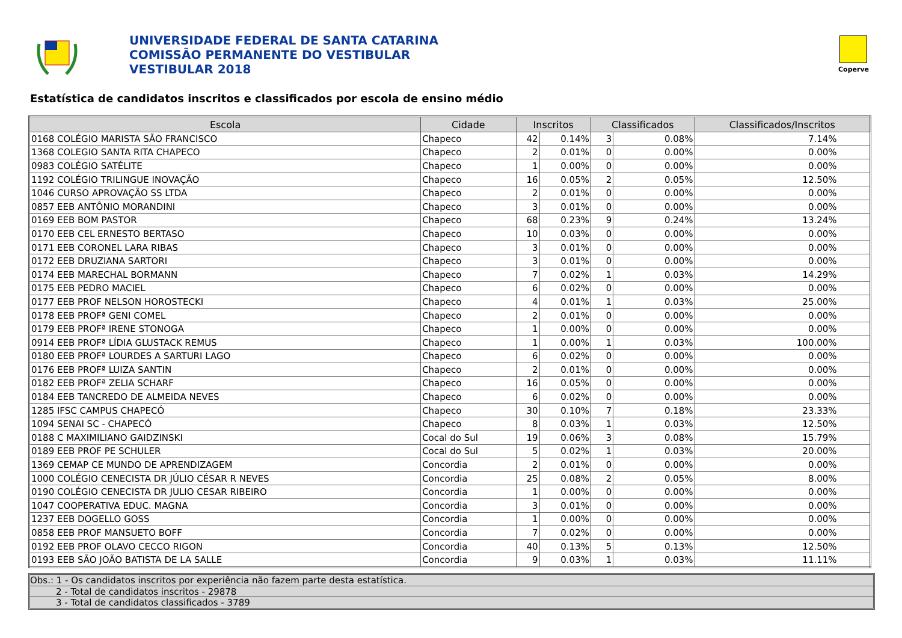UNIVERSIDADE FEDERAL DE SANTA CATARINA
COMISSÃO PERMANENTE DO VESTIBULAR
VESTIBULAR 2018
Coperve
Estatística de candidatos inscritos e classificados por escola de ensino médio
| Escola | Cidade | Inscritos | | Classificados | | Classificados/Inscritos |
| --- | --- | --- | --- | --- | --- | --- |
| 0168 COLÉGIO MARISTA SÃO FRANCISCO | Chapeco | 42 | 0.14% | 3 | 0.08% | 7.14% |
| 1368 COLEGIO SANTA RITA CHAPECO | Chapeco | 2 | 0.01% | 0 | 0.00% | 0.00% |
| 0983 COLÉGIO SATÉLITE | Chapeco | 1 | 0.00% | 0 | 0.00% | 0.00% |
| 1192 COLÉGIO TRILINGUE INOVAÇÃO | Chapeco | 16 | 0.05% | 2 | 0.05% | 12.50% |
| 1046 CURSO APROVAÇÃO SS LTDA | Chapeco | 2 | 0.01% | 0 | 0.00% | 0.00% |
| 0857 EEB ANTÔNIO MORANDINI | Chapeco | 3 | 0.01% | 0 | 0.00% | 0.00% |
| 0169 EEB BOM PASTOR | Chapeco | 68 | 0.23% | 9 | 0.24% | 13.24% |
| 0170 EEB CEL ERNESTO BERTASO | Chapeco | 10 | 0.03% | 0 | 0.00% | 0.00% |
| 0171 EEB CORONEL LARA RIBAS | Chapeco | 3 | 0.01% | 0 | 0.00% | 0.00% |
| 0172 EEB DRUZIANA SARTORI | Chapeco | 3 | 0.01% | 0 | 0.00% | 0.00% |
| 0174 EEB MARECHAL BORMANN | Chapeco | 7 | 0.02% | 1 | 0.03% | 14.29% |
| 0175 EEB PEDRO MACIEL | Chapeco | 6 | 0.02% | 0 | 0.00% | 0.00% |
| 0177 EEB PROF NELSON HOROSTECKI | Chapeco | 4 | 0.01% | 1 | 0.03% | 25.00% |
| 0178 EEB PROFª GENI COMEL | Chapeco | 2 | 0.01% | 0 | 0.00% | 0.00% |
| 0179 EEB PROFª IRENE STONOGA | Chapeco | 1 | 0.00% | 0 | 0.00% | 0.00% |
| 0914 EEB PROFª LÍDIA GLUSTACK REMUS | Chapeco | 1 | 0.00% | 1 | 0.03% | 100.00% |
| 0180 EEB PROFª LOURDES A SARTURI LAGO | Chapeco | 6 | 0.02% | 0 | 0.00% | 0.00% |
| 0176 EEB PROFª LUIZA SANTIN | Chapeco | 2 | 0.01% | 0 | 0.00% | 0.00% |
| 0182 EEB PROFª ZELIA SCHARF | Chapeco | 16 | 0.05% | 0 | 0.00% | 0.00% |
| 0184 EEB TANCREDO DE ALMEIDA NEVES | Chapeco | 6 | 0.02% | 0 | 0.00% | 0.00% |
| 1285 IFSC CAMPUS CHAPECÓ | Chapeco | 30 | 0.10% | 7 | 0.18% | 23.33% |
| 1094 SENAI SC - CHAPECÓ | Chapeco | 8 | 0.03% | 1 | 0.03% | 12.50% |
| 0188 C MAXIMILIANO GAIDZINSKI | Cocal do Sul | 19 | 0.06% | 3 | 0.08% | 15.79% |
| 0189 EEB PROF PE SCHULER | Cocal do Sul | 5 | 0.02% | 1 | 0.03% | 20.00% |
| 1369 CEMAP CE MUNDO DE APRENDIZAGEM | Concordia | 2 | 0.01% | 0 | 0.00% | 0.00% |
| 1000 COLÉGIO CENECISTA DR JÚLIO CÉSAR R NEVES | Concordia | 25 | 0.08% | 2 | 0.05% | 8.00% |
| 0190 COLÉGIO CENECISTA DR JULIO CESAR RIBEIRO | Concordia | 1 | 0.00% | 0 | 0.00% | 0.00% |
| 1047 COOPERATIVA EDUC. MAGNA | Concordia | 3 | 0.01% | 0 | 0.00% | 0.00% |
| 1237 EEB DOGELLO GOSS | Concordia | 1 | 0.00% | 0 | 0.00% | 0.00% |
| 0858 EEB PROF MANSUETO BOFF | Concordia | 7 | 0.02% | 0 | 0.00% | 0.00% |
| 0192 EEB PROF OLAVO CECCO RIGON | Concordia | 40 | 0.13% | 5 | 0.13% | 12.50% |
| 0193 EEB SÃO JOÃO BATISTA DE LA SALLE | Concordia | 9 | 0.03% | 1 | 0.03% | 11.11% |
Obs.: 1 - Os candidatos inscritos por experiência não fazem parte desta estatística.
2 - Total de candidatos inscritos - 29878
3 - Total de candidatos classificados - 3789